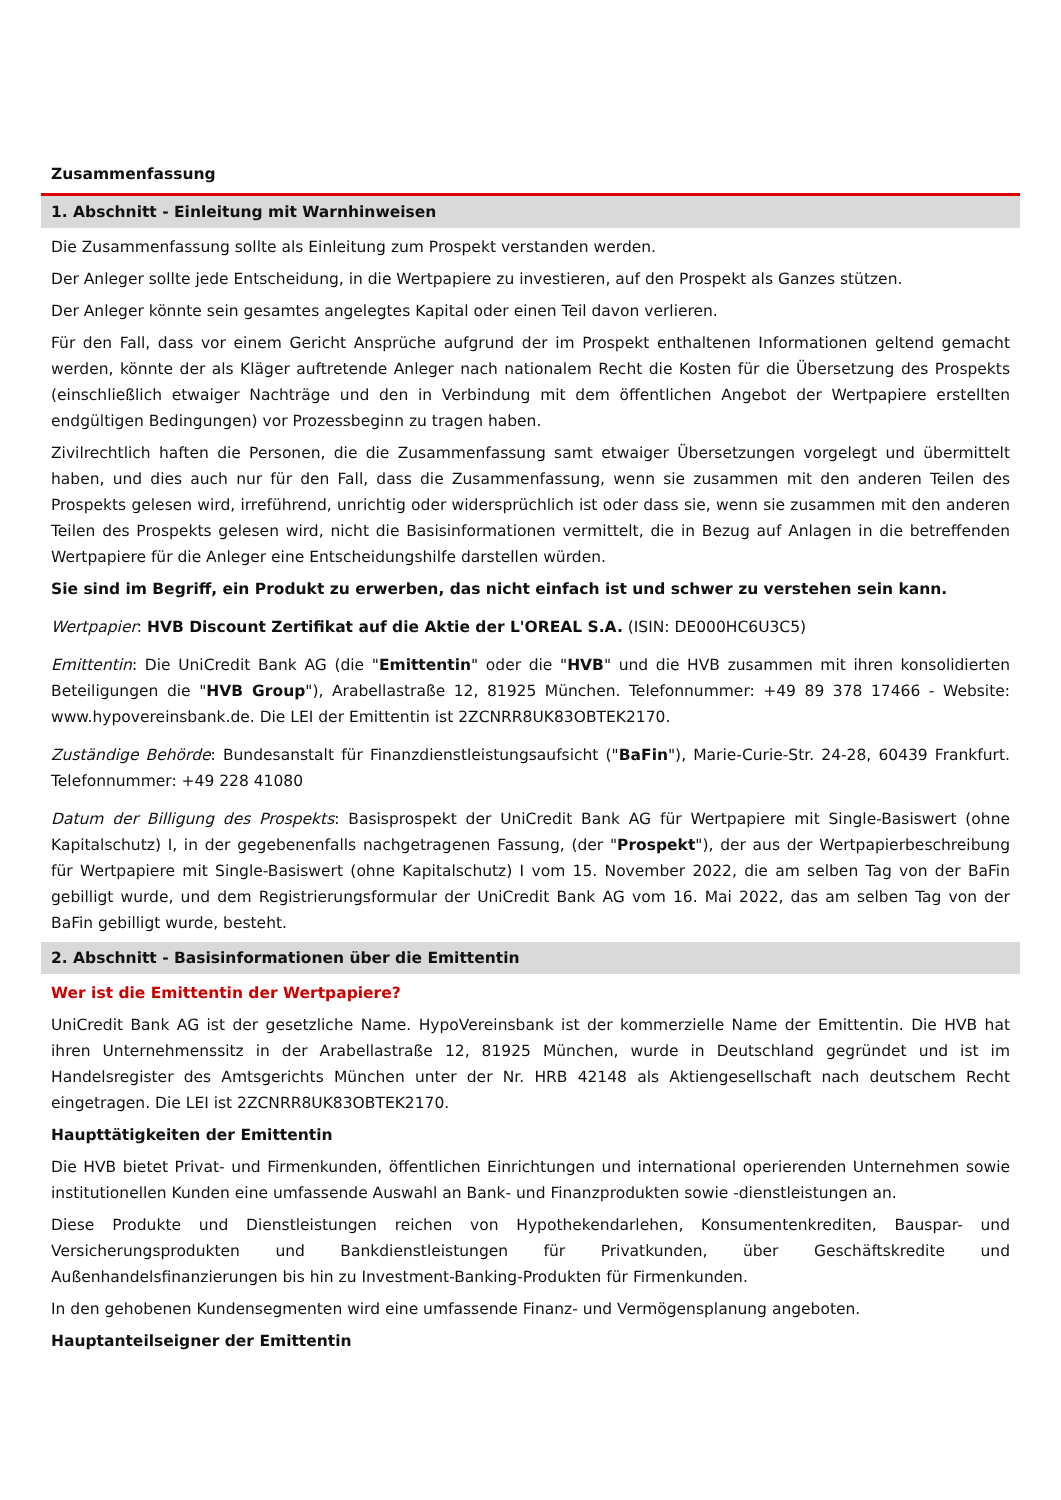Zusammenfassung
1. Abschnitt - Einleitung mit Warnhinweisen
Die Zusammenfassung sollte als Einleitung zum Prospekt verstanden werden.
Der Anleger sollte jede Entscheidung, in die Wertpapiere zu investieren, auf den Prospekt als Ganzes stützen.
Der Anleger könnte sein gesamtes angelegtes Kapital oder einen Teil davon verlieren.
Für den Fall, dass vor einem Gericht Ansprüche aufgrund der im Prospekt enthaltenen Informationen geltend gemacht werden, könnte der als Kläger auftretende Anleger nach nationalem Recht die Kosten für die Übersetzung des Prospekts (einschließlich etwaiger Nachträge und den in Verbindung mit dem öffentlichen Angebot der Wertpapiere erstellten endgültigen Bedingungen) vor Prozessbeginn zu tragen haben.
Zivilrechtlich haften die Personen, die die Zusammenfassung samt etwaiger Übersetzungen vorgelegt und übermittelt haben, und dies auch nur für den Fall, dass die Zusammenfassung, wenn sie zusammen mit den anderen Teilen des Prospekts gelesen wird, irreführend, unrichtig oder widersprüchlich ist oder dass sie, wenn sie zusammen mit den anderen Teilen des Prospekts gelesen wird, nicht die Basisinformationen vermittelt, die in Bezug auf Anlagen in die betreffenden Wertpapiere für die Anleger eine Entscheidungshilfe darstellen würden.
Sie sind im Begriff, ein Produkt zu erwerben, das nicht einfach ist und schwer zu verstehen sein kann.
Wertpapier: HVB Discount Zertifikat auf die Aktie der L'OREAL S.A. (ISIN: DE000HC6U3C5)
Emittentin: Die UniCredit Bank AG (die "Emittentin" oder die "HVB" und die HVB zusammen mit ihren konsolidierten Beteiligungen die "HVB Group"), Arabellastraße 12, 81925 München. Telefonnummer: +49 89 378 17466 - Website: www.hypovereinsbank.de. Die LEI der Emittentin ist 2ZCNRR8UK83OBTEK2170.
Zuständige Behörde: Bundesanstalt für Finanzdienstleistungsaufsicht ("BaFin"), Marie-Curie-Str. 24-28, 60439 Frankfurt. Telefonnummer: +49 228 41080
Datum der Billigung des Prospekts: Basisprospekt der UniCredit Bank AG für Wertpapiere mit Single-Basiswert (ohne Kapitalschutz) I, in der gegebenenfalls nachgetragenen Fassung, (der "Prospekt"), der aus der Wertpapierbeschreibung für Wertpapiere mit Single-Basiswert (ohne Kapitalschutz) I vom 15. November 2022, die am selben Tag von der BaFin gebilligt wurde, und dem Registrierungsformular der UniCredit Bank AG vom 16. Mai 2022, das am selben Tag von der BaFin gebilligt wurde, besteht.
2. Abschnitt - Basisinformationen über die Emittentin
Wer ist die Emittentin der Wertpapiere?
UniCredit Bank AG ist der gesetzliche Name. HypoVereinsbank ist der kommerzielle Name der Emittentin. Die HVB hat ihren Unternehmenssitz in der Arabellastraße 12, 81925 München, wurde in Deutschland gegründet und ist im Handelsregister des Amtsgerichts München unter der Nr. HRB 42148 als Aktiengesellschaft nach deutschem Recht eingetragen. Die LEI ist 2ZCNRR8UK83OBTEK2170.
Haupttätigkeiten der Emittentin
Die HVB bietet Privat- und Firmenkunden, öffentlichen Einrichtungen und international operierenden Unternehmen sowie institutionellen Kunden eine umfassende Auswahl an Bank- und Finanzprodukten sowie -dienstleistungen an.
Diese Produkte und Dienstleistungen reichen von Hypothekendarlehen, Konsumentenkrediten, Bauspar- und Versicherungsprodukten und Bankdienstleistungen für Privatkunden, über Geschäftskredite und Außenhandelsfinanzierungen bis hin zu Investment-Banking-Produkten für Firmenkunden.
In den gehobenen Kundensegmenten wird eine umfassende Finanz- und Vermögensplanung angeboten.
Hauptanteilseigner der Emittentin